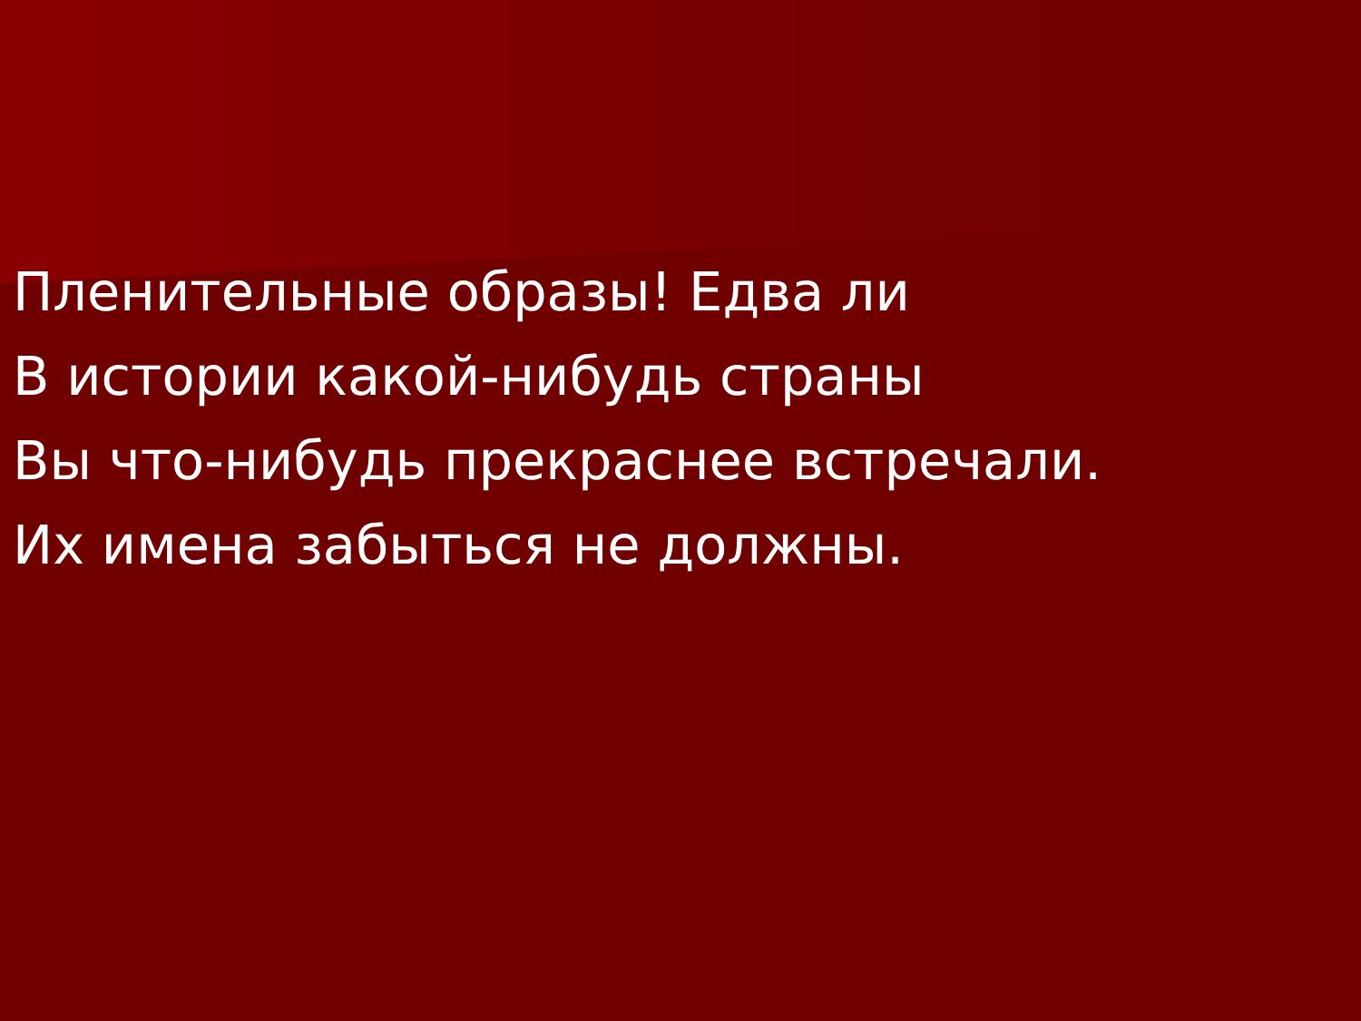Пленительные образы! Едва ли
В истории какой-нибудь страны
Вы что-нибудь прекраснее встречали.
Их имена забыться не должны.